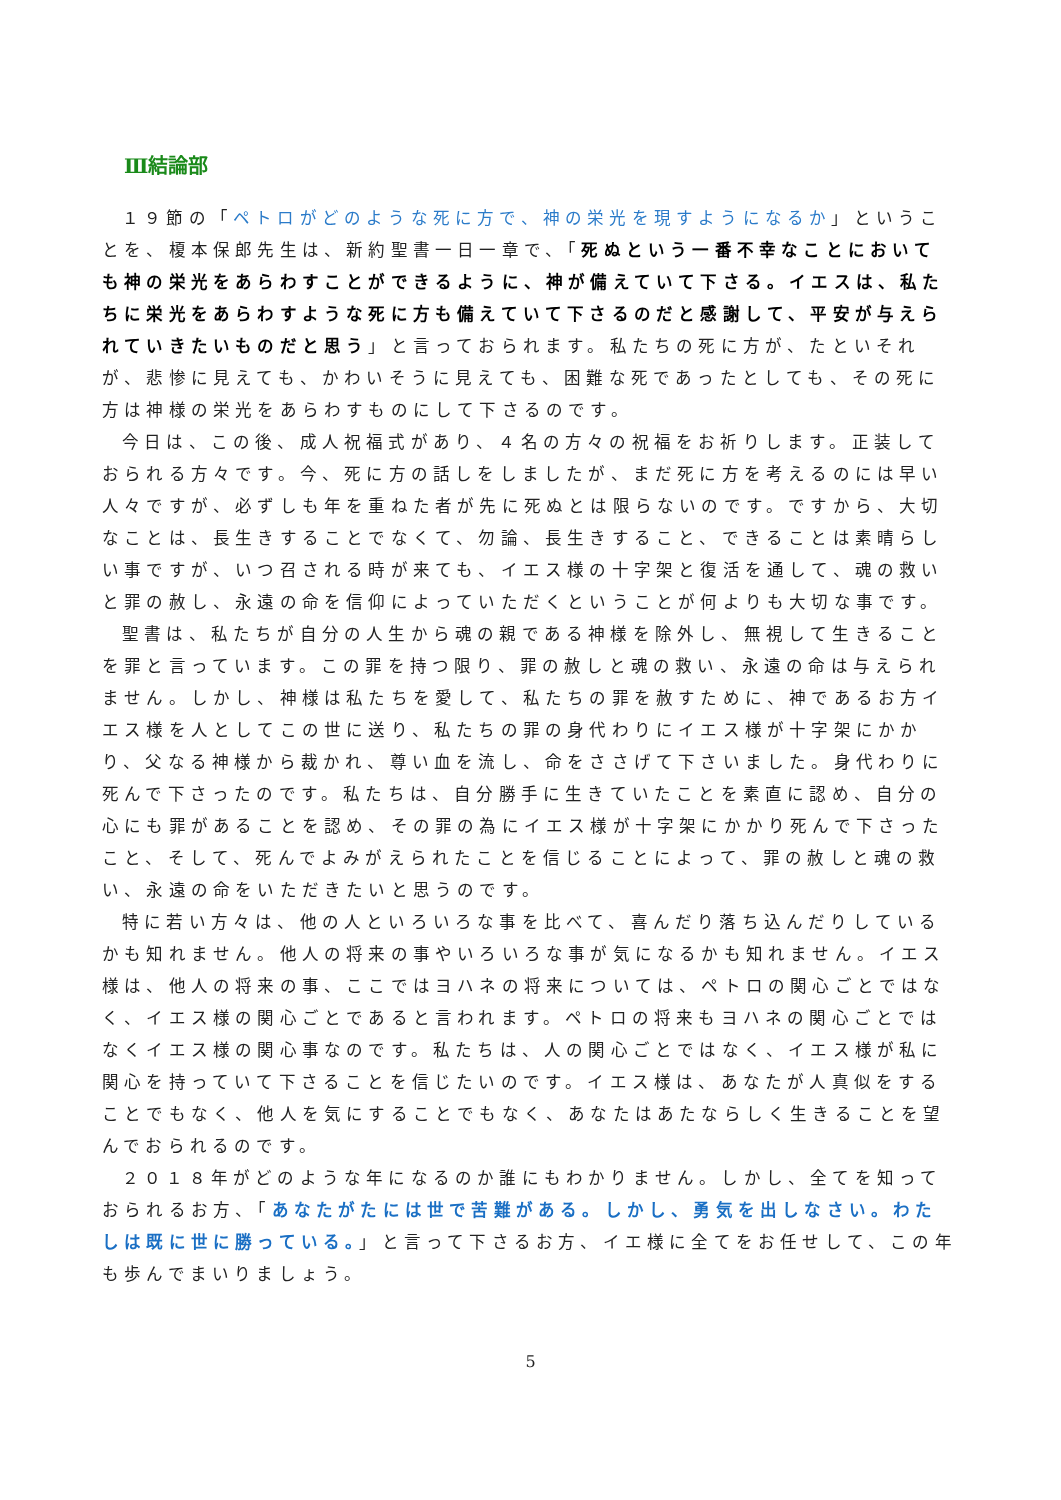Ⅲ結論部
１９節の「ペトロがどのような死に方で、神の栄光を現すようになるか」ということを、榎本保郎先生は、新約聖書一日一章で、「死ぬという一番不幸なことにおいても神の栄光をあらわすことができるように、神が備えていて下さる。イエスは、私たちに栄光をあらわすような死に方も備えていて下さるのだと感謝して、平安が与えられていきたいものだと思う」と言っておられます。私たちの死に方が、たといそれが、悲惨に見えても、かわいそうに見えても、困難な死であったとしても、その死に方は神様の栄光をあらわすものにして下さるのです。
今日は、この後、成人祝福式があり、４名の方々の祝福をお祈りします。正装しておられる方々です。今、死に方の話しをしましたが、まだ死に方を考えるのには早い人々ですが、必ずしも年を重ねた者が先に死ぬとは限らないのです。ですから、大切なことは、長生きすることでなくて、勿論、長生きすること、できることは素晴らしい事ですが、いつ召される時が来ても、イエス様の十字架と復活を通して、魂の救いと罪の赦し、永遠の命を信仰によっていただくということが何よりも大切な事です。
聖書は、私たちが自分の人生から魂の親である神様を除外し、無視して生きることを罪と言っています。この罪を持つ限り、罪の赦しと魂の救い、永遠の命は与えられません。しかし、神様は私たちを愛して、私たちの罪を赦すために、神であるお方イエス様を人としてこの世に送り、私たちの罪の身代わりにイエス様が十字架にかかり、父なる神様から裁かれ、尊い血を流し、命をささげて下さいました。身代わりに死んで下さったのです。私たちは、自分勝手に生きていたことを素直に認め、自分の心にも罪があることを認め、その罪の為にイエス様が十字架にかかり死んで下さったこと、そして、死んでよみがえられたことを信じることによって、罪の赦しと魂の救い、永遠の命をいただきたいと思うのです。
特に若い方々は、他の人といろいろな事を比べて、喜んだり落ち込んだりしているかも知れません。他人の将来の事やいろいろな事が気になるかも知れません。イエス様は、他人の将来の事、ここではヨハネの将来については、ペトロの関心ごとではなく、イエス様の関心ごとであると言われます。ペトロの将来もヨハネの関心ごとではなくイエス様の関心事なのです。私たちは、人の関心ごとではなく、イエス様が私に関心を持っていて下さることを信じたいのです。イエス様は、あなたが人真似をすることでもなく、他人を気にすることでもなく、あなたはあたならしく生きることを望んでおられるのです。
２０１８年がどのような年になるのか誰にもわかりません。しかし、全てを知っておられるお方、「あなたがたには世で苦難がある。しかし、勇気を出しなさい。わたしは既に世に勝っている。」と言って下さるお方、イエ様に全てをお任せして、この年も歩んでまいりましょう。
5